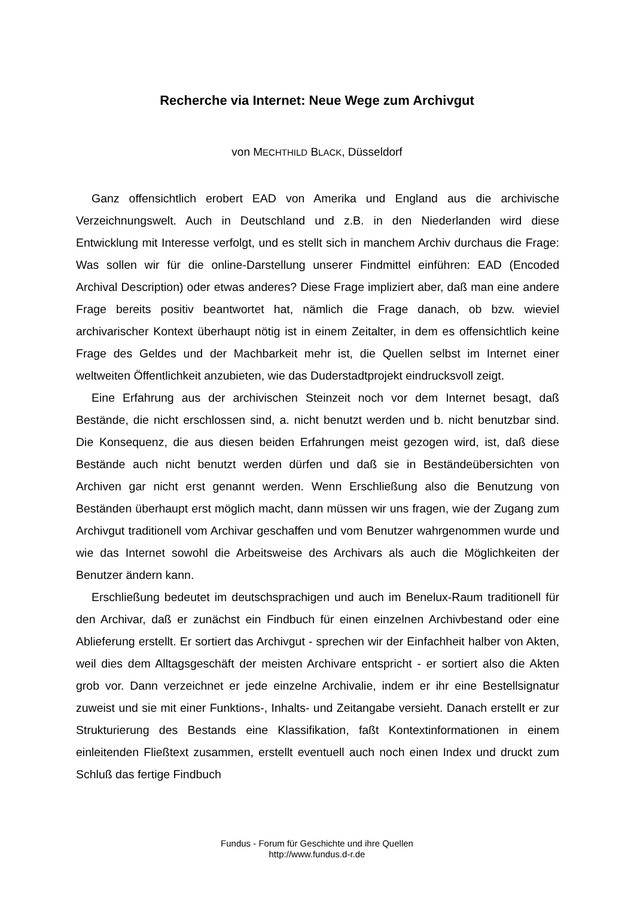Recherche via Internet: Neue Wege zum Archivgut
von MECHTHILD BLACK, Düsseldorf
Ganz offensichtlich erobert EAD von Amerika und England aus die archivische Verzeichnungswelt. Auch in Deutschland und z.B. in den Niederlanden wird diese Entwicklung mit Interesse verfolgt, und es stellt sich in manchem Archiv durchaus die Frage: Was sollen wir für die online-Darstellung unserer Findmittel einführen: EAD (Encoded Archival Description) oder etwas anderes? Diese Frage impliziert aber, daß man eine andere Frage bereits positiv beantwortet hat, nämlich die Frage danach, ob bzw. wieviel archivarischer Kontext überhaupt nötig ist in einem Zeitalter, in dem es offensichtlich keine Frage des Geldes und der Machbarkeit mehr ist, die Quellen selbst im Internet einer weltweiten Öffentlichkeit anzubieten, wie das Duderstadtprojekt eindrucksvoll zeigt.
Eine Erfahrung aus der archivischen Steinzeit noch vor dem Internet besagt, daß Bestände, die nicht erschlossen sind, a. nicht benutzt werden und b. nicht benutzbar sind. Die Konsequenz, die aus diesen beiden Erfahrungen meist gezogen wird, ist, daß diese Bestände auch nicht benutzt werden dürfen und daß sie in Beständeübersichten von Archiven gar nicht erst genannt werden. Wenn Erschließung also die Benutzung von Beständen überhaupt erst möglich macht, dann müssen wir uns fragen, wie der Zugang zum Archivgut traditionell vom Archivar geschaffen und vom Benutzer wahrgenommen wurde und wie das Internet sowohl die Arbeitsweise des Archivars als auch die Möglichkeiten der Benutzer ändern kann.
Erschließung bedeutet im deutschsprachigen und auch im Benelux-Raum traditionell für den Archivar, daß er zunächst ein Findbuch für einen einzelnen Archivbestand oder eine Ablieferung erstellt. Er sortiert das Archivgut - sprechen wir der Einfachheit halber von Akten, weil dies dem Alltagsgeschäft der meisten Archivare entspricht - er sortiert also die Akten grob vor. Dann verzeichnet er jede einzelne Archivalie, indem er ihr eine Bestellsignatur zuweist und sie mit einer Funktions-, Inhalts- und Zeitangabe versieht. Danach erstellt er zur Strukturierung des Bestands eine Klassifikation, faßt Kontextinformationen in einem einleitenden Fließtext zusammen, erstellt eventuell auch noch einen Index und druckt zum Schluß das fertige Findbuch
Fundus - Forum für Geschichte und ihre Quellen
http://www.fundus.d-r.de